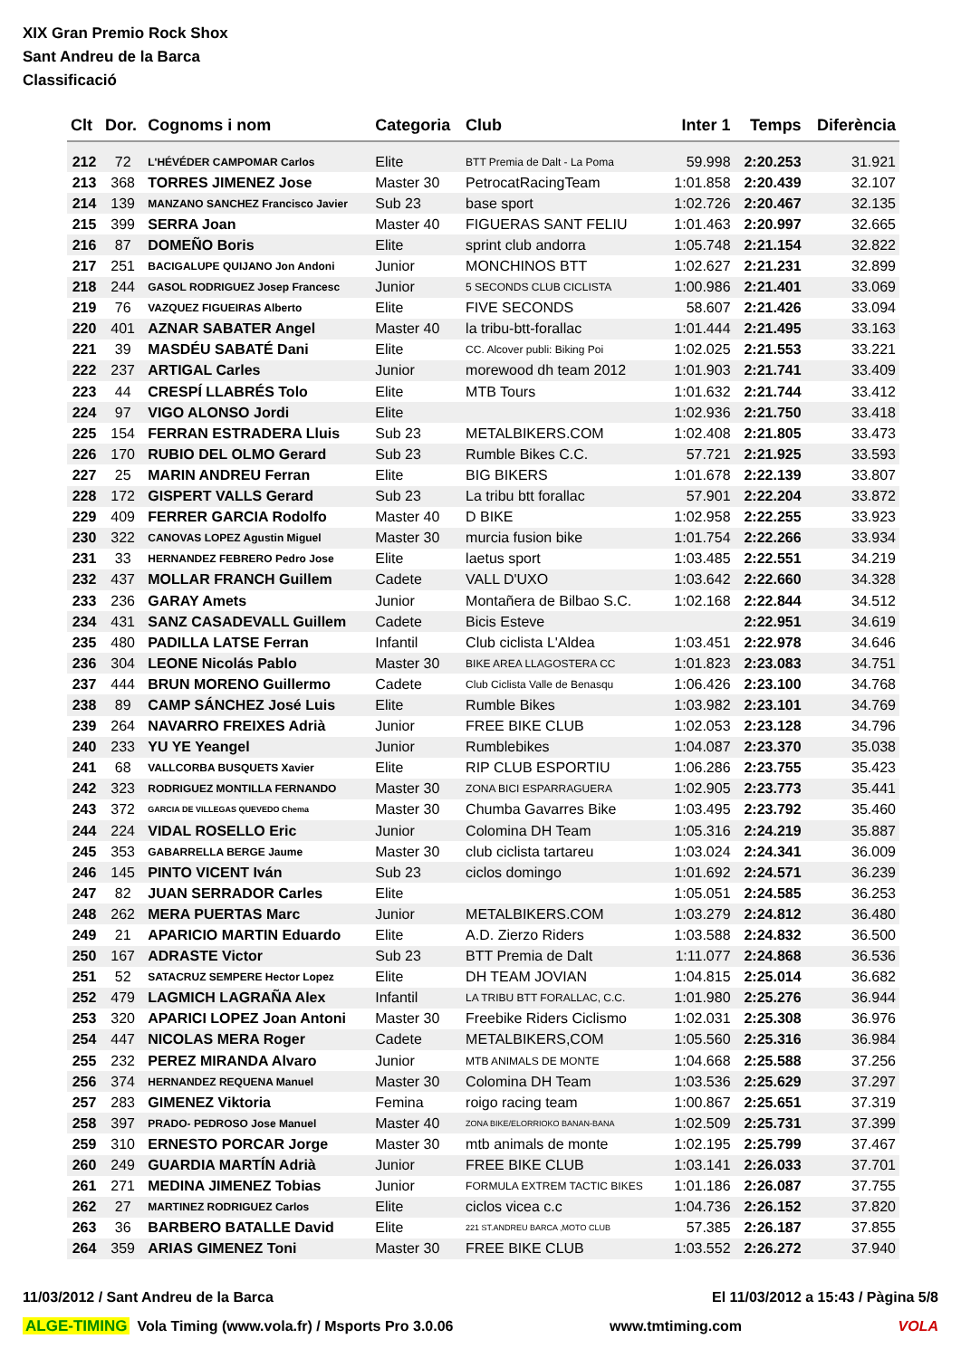XIX Gran Premio Rock Shox
Sant Andreu de la Barca
Classificació
| Clt | Dor. | Cognoms i nom | Categoria | Club | Inter 1 | Temps | Diferència |
| --- | --- | --- | --- | --- | --- | --- | --- |
| 212 | 72 | L'HÉVÉDER CAMPOMAR Carlos | Elite | BTT Premia de Dalt - La Poma | 59.998 | 2:20.253 | 31.921 |
| 213 | 368 | TORRES JIMENEZ Jose | Master 30 | PetrocatRacingTeam | 1:01.858 | 2:20.439 | 32.107 |
| 214 | 139 | MANZANO SANCHEZ Francisco Javier | Sub 23 | base sport | 1:02.726 | 2:20.467 | 32.135 |
| 215 | 399 | SERRA Joan | Master 40 | FIGUERAS SANT FELIU | 1:01.463 | 2:20.997 | 32.665 |
| 216 | 87 | DOMEÑO Boris | Elite | sprint club andorra | 1:05.748 | 2:21.154 | 32.822 |
| 217 | 251 | BACIGALUPE QUIJANO Jon Andoni | Junior | MONCHINOS BTT | 1:02.627 | 2:21.231 | 32.899 |
| 218 | 244 | GASOL RODRIGUEZ Josep Francesc | Junior | 5 SECONDS CLUB CICLISTA | 1:00.986 | 2:21.401 | 33.069 |
| 219 | 76 | VAZQUEZ FIGUEIRAS Alberto | Elite | FIVE SECONDS | 58.607 | 2:21.426 | 33.094 |
| 220 | 401 | AZNAR SABATER Angel | Master 40 | la tribu-btt-forallac | 1:01.444 | 2:21.495 | 33.163 |
| 221 | 39 | MASDÉU SABATÉ Dani | Elite | CC. Alcover publi: Biking Poi | 1:02.025 | 2:21.553 | 33.221 |
| 222 | 237 | ARTIGAL Carles | Junior | morewood dh team 2012 | 1:01.903 | 2:21.741 | 33.409 |
| 223 | 44 | CRESPÍ LLABRÉS Tolo | Elite | MTB Tours | 1:01.632 | 2:21.744 | 33.412 |
| 224 | 97 | VIGO ALONSO Jordi | Elite | | 1:02.936 | 2:21.750 | 33.418 |
| 225 | 154 | FERRAN ESTRADERA Lluis | Sub 23 | METALBIKERS.COM | 1:02.408 | 2:21.805 | 33.473 |
| 226 | 170 | RUBIO DEL OLMO Gerard | Sub 23 | Rumble Bikes C.C. | 57.721 | 2:21.925 | 33.593 |
| 227 | 25 | MARIN ANDREU Ferran | Elite | BIG BIKERS | 1:01.678 | 2:22.139 | 33.807 |
| 228 | 172 | GISPERT VALLS Gerard | Sub 23 | La tribu btt forallac | 57.901 | 2:22.204 | 33.872 |
| 229 | 409 | FERRER GARCIA Rodolfo | Master 40 | D BIKE | 1:02.958 | 2:22.255 | 33.923 |
| 230 | 322 | CANOVAS LOPEZ Agustin Miguel | Master 30 | murcia fusion bike | 1:01.754 | 2:22.266 | 33.934 |
| 231 | 33 | HERNANDEZ FEBRERO Pedro Jose | Elite | laetus sport | 1:03.485 | 2:22.551 | 34.219 |
| 232 | 437 | MOLLAR FRANCH Guillem | Cadete | VALL D'UXO | 1:03.642 | 2:22.660 | 34.328 |
| 233 | 236 | GARAY Amets | Junior | Montañera de Bilbao S.C. | 1:02.168 | 2:22.844 | 34.512 |
| 234 | 431 | SANZ CASADEVALL Guillem | Cadete | Bicis Esteve | | 2:22.951 | 34.619 |
| 235 | 480 | PADILLA LATSE Ferran | Infantil | Club ciclista L'Aldea | 1:03.451 | 2:22.978 | 34.646 |
| 236 | 304 | LEONE Nicolás Pablo | Master 30 | BIKE AREA LLAGOSTERA CC | 1:01.823 | 2:23.083 | 34.751 |
| 237 | 444 | BRUN MORENO Guillermo | Cadete | Club Ciclista Valle de Benasqu | 1:06.426 | 2:23.100 | 34.768 |
| 238 | 89 | CAMP SÁNCHEZ José Luis | Elite | Rumble Bikes | 1:03.982 | 2:23.101 | 34.769 |
| 239 | 264 | NAVARRO FREIXES Adrià | Junior | FREE BIKE CLUB | 1:02.053 | 2:23.128 | 34.796 |
| 240 | 233 | YU YE Yeangel | Junior | Rumblebikes | 1:04.087 | 2:23.370 | 35.038 |
| 241 | 68 | VALLCORBA BUSQUETS Xavier | Elite | RIP CLUB ESPORTIU | 1:06.286 | 2:23.755 | 35.423 |
| 242 | 323 | RODRIGUEZ MONTILLA FERNANDO | Master 30 | ZONA BICI ESPARRAGUERA | 1:02.905 | 2:23.773 | 35.441 |
| 243 | 372 | GARCIA DE VILLEGAS QUEVEDO Chema | Master 30 | Chumba Gavarres Bike | 1:03.495 | 2:23.792 | 35.460 |
| 244 | 224 | VIDAL ROSELLO Eric | Junior | Colomina DH Team | 1:05.316 | 2:24.219 | 35.887 |
| 245 | 353 | GABARRELLA BERGE Jaume | Master 30 | club ciclista tartareu | 1:03.024 | 2:24.341 | 36.009 |
| 246 | 145 | PINTO VICENT Iván | Sub 23 | ciclos domingo | 1:01.692 | 2:24.571 | 36.239 |
| 247 | 82 | JUAN SERRADOR Carles | Elite | | 1:05.051 | 2:24.585 | 36.253 |
| 248 | 262 | MERA PUERTAS Marc | Junior | METALBIKERS.COM | 1:03.279 | 2:24.812 | 36.480 |
| 249 | 21 | APARICIO MARTIN Eduardo | Elite | A.D. Zierzo Riders | 1:03.588 | 2:24.832 | 36.500 |
| 250 | 167 | ADRASTE Victor | Sub 23 | BTT Premia de Dalt | 1:11.077 | 2:24.868 | 36.536 |
| 251 | 52 | SATACRUZ SEMPERE Hector Lopez | Elite | DH TEAM JOVIAN | 1:04.815 | 2:25.014 | 36.682 |
| 252 | 479 | LAGMICH LAGRAÑA Alex | Infantil | LA TRIBU BTT FORALLAC, C.C. | 1:01.980 | 2:25.276 | 36.944 |
| 253 | 320 | APARICI LOPEZ Joan Antoni | Master 30 | Freebike Riders Ciclismo | 1:02.031 | 2:25.308 | 36.976 |
| 254 | 447 | NICOLAS MERA Roger | Cadete | METALBIKERS,COM | 1:05.560 | 2:25.316 | 36.984 |
| 255 | 232 | PEREZ MIRANDA Alvaro | Junior | MTB ANIMALS DE MONTE | 1:04.668 | 2:25.588 | 37.256 |
| 256 | 374 | HERNANDEZ REQUENA Manuel | Master 30 | Colomina DH Team | 1:03.536 | 2:25.629 | 37.297 |
| 257 | 283 | GIMENEZ Viktoria | Femina | roigo racing team | 1:00.867 | 2:25.651 | 37.319 |
| 258 | 397 | PRADO- PEDROSO Jose Manuel | Master 40 | ZONA BIKE/ELORRIOKO BANAN-BANA | 1:02.509 | 2:25.731 | 37.399 |
| 259 | 310 | ERNESTO PORCAR Jorge | Master 30 | mtb animals de monte | 1:02.195 | 2:25.799 | 37.467 |
| 260 | 249 | GUARDIA MARTÍN Adrià | Junior | FREE BIKE CLUB | 1:03.141 | 2:26.033 | 37.701 |
| 261 | 271 | MEDINA JIMENEZ Tobias | Junior | FORMULA EXTREM TACTIC BIKES | 1:01.186 | 2:26.087 | 37.755 |
| 262 | 27 | MARTINEZ RODRIGUEZ Carlos | Elite | ciclos vicea c.c | 1:04.736 | 2:26.152 | 37.820 |
| 263 | 36 | BARBERO BATALLE David | Elite | 221 ST.ANDREU BARCA ,MOTO CLUB | 57.385 | 2:26.187 | 37.855 |
| 264 | 359 | ARIAS GIMENEZ Toni | Master 30 | FREE BIKE CLUB | 1:03.552 | 2:26.272 | 37.940 |
11/03/2012 / Sant Andreu de la Barca El 11/03/2012 a 15:43 / Pàgina 5/8
ALGE-TIMING Vola Timing (www.vola.fr) / Msports Pro 3.0.06 www.tmtiming.com VOLA